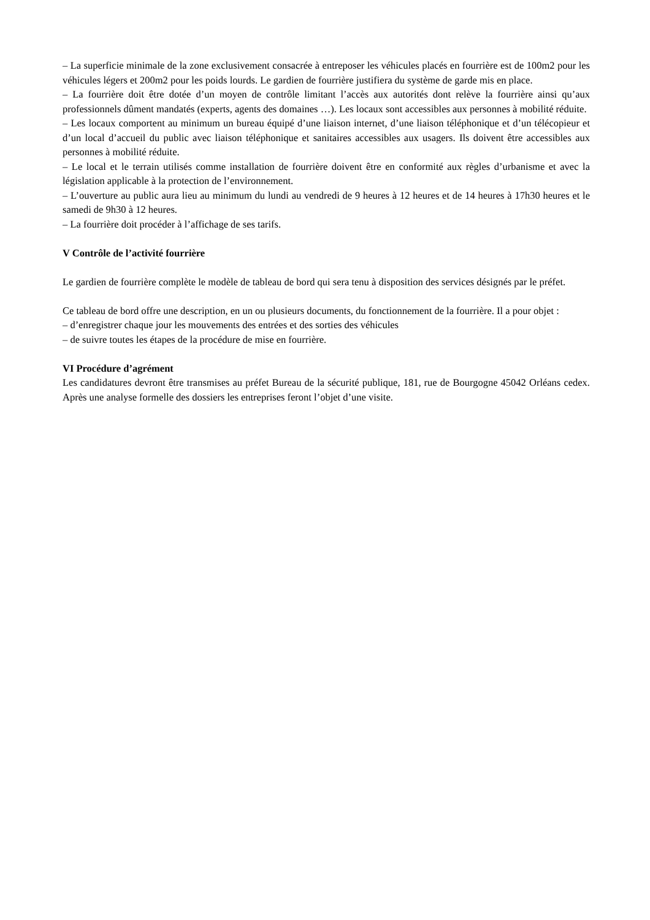– La superficie minimale de la zone exclusivement consacrée à entreposer les véhicules placés en fourrière est de 100m2 pour les véhicules légers et 200m2 pour les poids lourds. Le gardien de fourrière justifiera du système de garde mis en place.
– La fourrière doit être dotée d’un moyen de contrôle limitant l’accès aux autorités dont relève la fourrière ainsi qu’aux professionnels dûment mandatés (experts, agents des domaines …). Les locaux sont accessibles aux personnes à mobilité réduite.
– Les locaux comportent au minimum un bureau équipé d’une liaison internet, d’une liaison téléphonique et d’un télécopieur et d’un local d’accueil du public avec liaison téléphonique et sanitaires accessibles aux usagers. Ils doivent être accessibles aux personnes à mobilité réduite.
– Le local et le terrain utilisés comme installation de fourrière doivent être en conformité aux règles d’urbanisme et avec la législation applicable à la protection de l’environnement.
– L’ouverture au public aura lieu au minimum du lundi au vendredi de 9 heures à 12 heures et de 14 heures à 17h30 heures et le samedi de 9h30 à 12 heures.
– La fourrière doit procéder à l’affichage de ses tarifs.
V Contrôle de l’activité fourrière
Le gardien de fourrière complète le modèle de tableau de bord qui sera tenu à disposition des services désignés par le préfet.
Ce tableau de bord offre une description, en un ou plusieurs documents, du fonctionnement de la fourrière. Il a pour objet :
– d’enregistrer chaque jour les mouvements des entrées et des sorties des véhicules
– de suivre toutes les étapes de la procédure de mise en fourrière.
VI Procédure d’agrément
Les candidatures devront être transmises au préfet Bureau de la sécurité publique, 181, rue de Bourgogne 45042 Orléans cedex. Après une analyse formelle des dossiers les entreprises feront l’objet d’une visite.